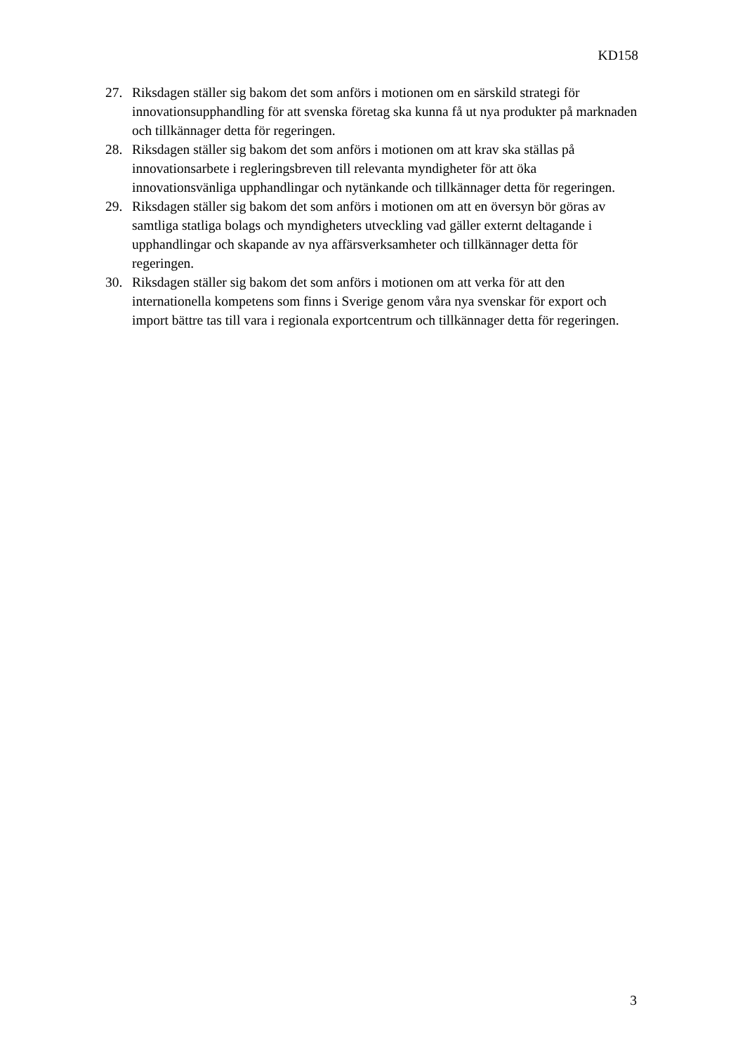KD158
27. Riksdagen ställer sig bakom det som anförs i motionen om en särskild strategi för innovationsupphandling för att svenska företag ska kunna få ut nya produkter på marknaden och tillkännager detta för regeringen.
28. Riksdagen ställer sig bakom det som anförs i motionen om att krav ska ställas på innovationsarbete i regleringsbreven till relevanta myndigheter för att öka innovationsvänliga upphandlingar och nytänkande och tillkännager detta för regeringen.
29. Riksdagen ställer sig bakom det som anförs i motionen om att en översyn bör göras av samtliga statliga bolags och myndigheters utveckling vad gäller externt deltagande i upphandlingar och skapande av nya affärsverksamheter och tillkännager detta för regeringen.
30. Riksdagen ställer sig bakom det som anförs i motionen om att verka för att den internationella kompetens som finns i Sverige genom våra nya svenskar för export och import bättre tas till vara i regionala exportcentrum och tillkännager detta för regeringen.
3